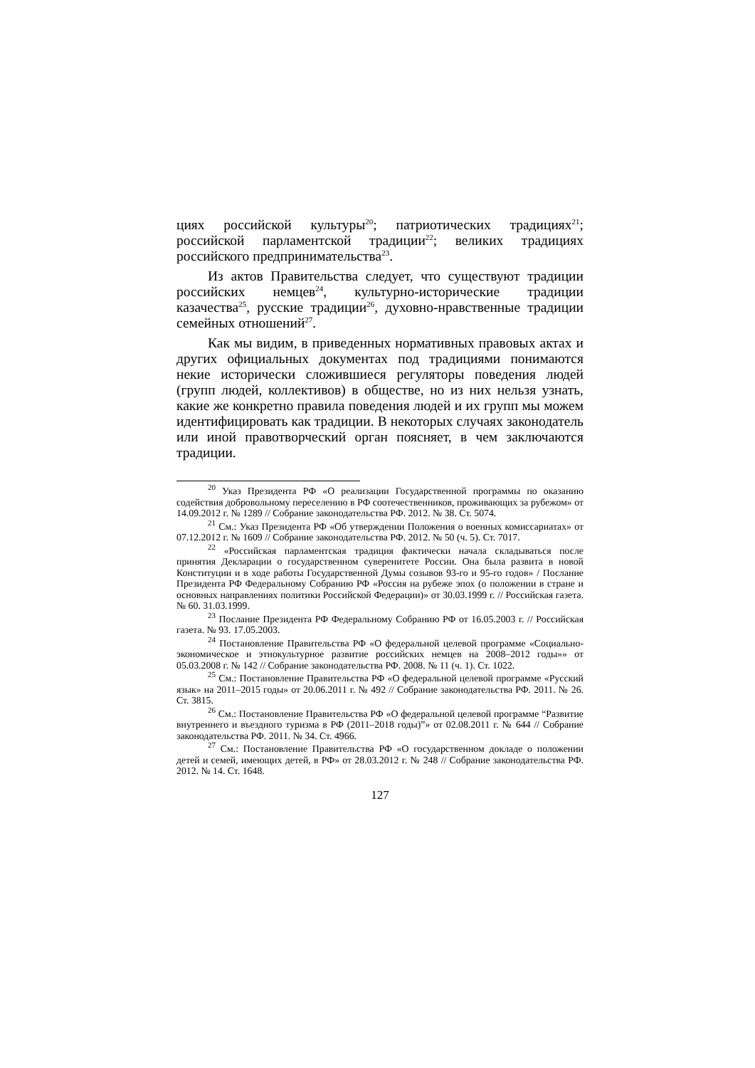циях российской культуры<sup>20</sup>; патриотических традициях<sup>21</sup>; российской парламентской традиции<sup>22</sup>; великих традициях российского предпринимательства<sup>23</sup>.
Из актов Правительства следует, что существуют традиции российских немцев<sup>24</sup>, культурно-исторические традиции казачества<sup>25</sup>, русские традиции<sup>26</sup>, духовно-нравственные традиции семейных отношений<sup>27</sup>.
Как мы видим, в приведенных нормативных правовых актах и других официальных документах под традициями понимаются некие исторически сложившиеся регуляторы поведения людей (групп людей, коллективов) в обществе, но из них нельзя узнать, какие же конкретно правила поведения людей и их групп мы можем идентифицировать как традиции. В некоторых случаях законодатель или иной правотворческий орган поясняет, в чем заключаются традиции.
<sup>20</sup> Указ Президента РФ «О реализации Государственной программы по оказанию содействия добровольному переселению в РФ соотечественников, проживающих за рубежом» от 14.09.2012 г. № 1289 // Собрание законодательства РФ. 2012. № 38. Ст. 5074.
<sup>21</sup> См.: Указ Президента РФ «Об утверждении Положения о военных комиссариатах» от 07.12.2012 г. № 1609 // Собрание законодательства РФ. 2012. № 50 (ч. 5). Ст. 7017.
<sup>22</sup> «Российская парламентская традиция фактически начала складываться после принятия Декларации о государственном суверенитете России. Она была развита в новой Конституции и в ходе работы Государственной Думы созывов 93-го и 95-го годов» / Послание Президента РФ Федеральному Собранию РФ «Россия на рубеже эпох (о положении в стране и основных направлениях политики Российской Федерации)» от 30.03.1999 г. // Российская газета. № 60. 31.03.1999.
<sup>23</sup> Послание Президента РФ Федеральному Собранию РФ от 16.05.2003 г. // Российская газета. № 93. 17.05.2003.
<sup>24</sup> Постановление Правительства РФ «О федеральной целевой программе «Социально-экономическое и этнокультурное развитие российских немцев на 2008–2012 годы»» от 05.03.2008 г. № 142 // Собрание законодательства РФ. 2008. № 11 (ч. 1). Ст. 1022.
<sup>25</sup> См.: Постановление Правительства РФ «О федеральной целевой программе «Русский язык» на 2011–2015 годы» от 20.06.2011 г. № 492 // Собрание законодательства РФ. 2011. № 26. Ст. 3815.
<sup>26</sup> См.: Постановление Правительства РФ «О федеральной целевой программе “Развитие внутреннего и въездного туризма в РФ (2011–2018 годы)”» от 02.08.2011 г. № 644 // Собрание законодательства РФ. 2011. № 34. Ст. 4966.
<sup>27</sup> См.: Постановление Правительства РФ «О государственном докладе о положении детей и семей, имеющих детей, в РФ» от 28.03.2012 г. № 248 // Собрание законодательства РФ. 2012. № 14. Ст. 1648.
127